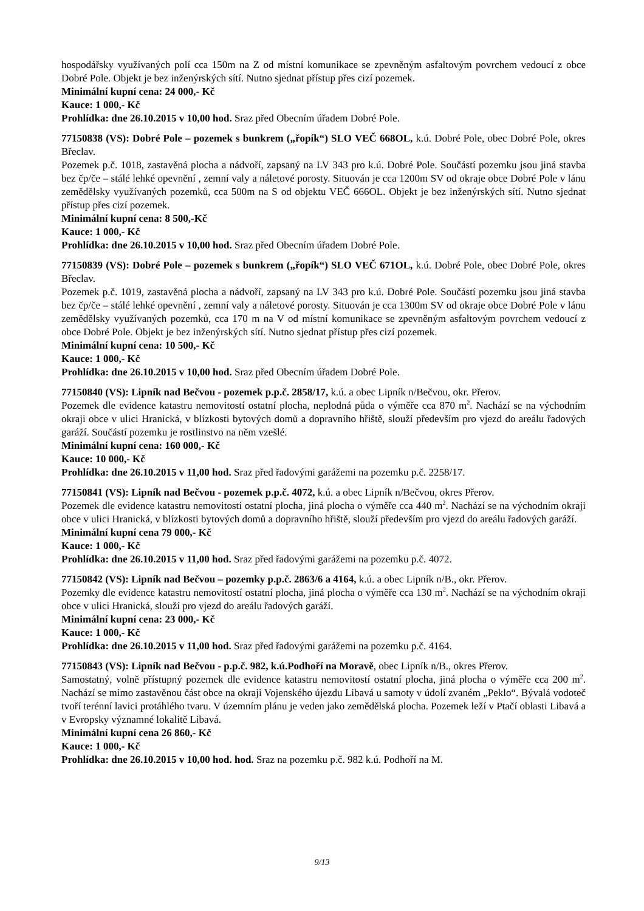hospodářsky využívaných polí cca 150m na Z od místní komunikace se zpevněným asfaltovým povrchem vedoucí z obce Dobré Pole. Objekt je bez inženýrských sítí. Nutno sjednat přístup přes cizí pozemek.
Minimální kupní cena: 24 000,- Kč
Kauce: 1 000,- Kč
Prohlídka: dne 26.10.2015 v 10,00 hod. Sraz před Obecním úřadem Dobré Pole.
77150838 (VS): Dobré Pole – pozemek s bunkrem („řopík“) SLO VEČ 668OL, k.ú. Dobré Pole, obec Dobré Pole, okres Břeclav.
Pozemek p.č. 1018, zastavěná plocha a nádvoří, zapsaný na LV 343 pro k.ú. Dobré Pole. Součástí pozemku jsou jiná stavba bez čp/če – stálé lehké opevnění , zemní valy a náletové porosty. Situován je cca 1200m SV od okraje obce Dobré Pole v lánu zemědělsky využívaných pozemků, cca 500m na S od objektu VEČ 666OL. Objekt je bez inženýrských sítí. Nutno sjednat přístup přes cizí pozemek.
Minimální kupní cena: 8 500,-Kč
Kauce: 1 000,- Kč
Prohlídka: dne 26.10.2015 v 10,00 hod. Sraz před Obecním úřadem Dobré Pole.
77150839 (VS): Dobré Pole – pozemek s bunkrem („řopík“) SLO VEČ 671OL, k.ú. Dobré Pole, obec Dobré Pole, okres Břeclav.
Pozemek p.č. 1019, zastavěná plocha a nádvoří, zapsaný na LV 343 pro k.ú. Dobré Pole. Součástí pozemku jsou jiná stavba bez čp/če – stálé lehké opevnění , zemní valy a náletové porosty. Situován je cca 1300m SV od okraje obce Dobré Pole v lánu zemědělsky využívaných pozemků, cca 170 m na V od místní komunikace se zpevněným asfaltovým povrchem vedoucí z obce Dobré Pole. Objekt je bez inženýrských sítí. Nutno sjednat přístup přes cizí pozemek.
Minimální kupní cena: 10 500,- Kč
Kauce: 1 000,- Kč
Prohlídka: dne 26.10.2015 v 10,00 hod. Sraz před Obecním úřadem Dobré Pole.
77150840 (VS): Lipník nad Bečvou - pozemek p.p.č. 2858/17, k.ú. a obec Lipník n/Bečvou, okr. Přerov.
Pozemek dle evidence katastru nemovitostí ostatní plocha, neplodná půda o výměře cca 870 m<sup>2</sup>. Nachází se na východním okraji obce v ulici Hranická, v blízkosti bytových domů a dopravního hřiště, slouží především pro vjezd do areálu řadových garáží. Součástí pozemku je rostlinstvo na něm vzešlé.
Minimální kupní cena: 160 000,- Kč
Kauce: 10 000,- Kč
Prohlídka: dne 26.10.2015 v 11,00 hod. Sraz před řadovými garážemi na pozemku p.č. 2258/17.
77150841 (VS): Lipník nad Bečvou - pozemek p.p.č. 4072, k.ú. a obec Lipník n/Bečvou, okres Přerov.
Pozemek dle evidence katastru nemovitostí ostatní plocha, jiná plocha o výměře cca 440 m<sup>2</sup>. Nachází se na východním okraji obce v ulici Hranická, v blízkosti bytových domů a dopravního hřiště, slouží především pro vjezd do areálu řadových garáží.
Minimální kupní cena 79 000,- Kč
Kauce: 1 000,- Kč
Prohlídka: dne 26.10.2015 v 11,00 hod. Sraz před řadovými garážemi na pozemku p.č. 4072.
77150842 (VS): Lipník nad Bečvou – pozemky p.p.č. 2863/6 a 4164, k.ú. a obec Lipník n/B., okr. Přerov.
Pozemky dle evidence katastru nemovitostí ostatní plocha, jiná plocha o výměře cca 130 m<sup>2</sup>. Nachází se na východním okraji obce v ulici Hranická, slouží pro vjezd do areálu řadových garáží.
Minimální kupní cena: 23 000,- Kč
Kauce: 1 000,- Kč
Prohlídka: dne 26.10.2015 v 11,00 hod. Sraz před řadovými garážemi na pozemku p.č. 4164.
77150843 (VS): Lipník nad Bečvou - p.p.č. 982, k.ú.Podhoří na Moravě, obec Lipník n/B., okres Přerov.
Samostatný, volně přístupný pozemek dle evidence katastru nemovitostí ostatní plocha, jiná plocha o výměře cca 200 m<sup>2</sup>. Nachází se mimo zastavěnou část obce na okraji Vojenského újezdu Libavá u samoty v údolí zvaném „Peklo“. Bývalá vodoteč tvoří terénní lavici protáhlého tvaru. V územním plánu je veden jako zemědělská plocha. Pozemek leží v Ptačí oblasti Libavá a v Evropsky významné lokalitě Libavá.
Minimální kupní cena 26 860,- Kč
Kauce: 1 000,- Kč
Prohlídka: dne 26.10.2015 v 10,00 hod. hod. Sraz na pozemku p.č. 982 k.ú. Podhoří na M.
9/13